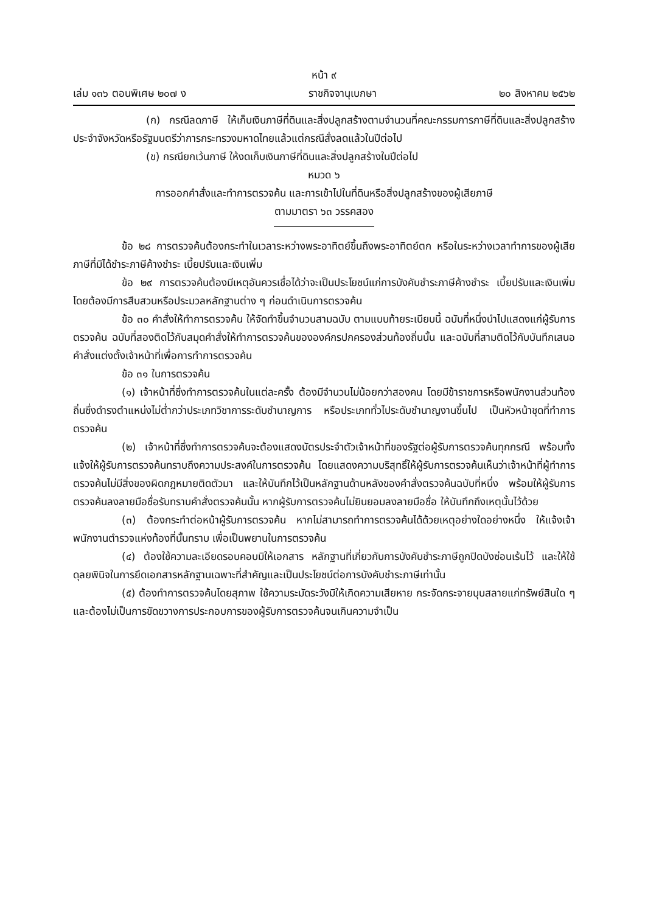หน้า ๙
เล่ม ๑๓๖ ตอนพิเศษ ๒๐๗ ง ราชกิจจานุเบกษา ๒๐ สิงหาคม ๒๕๖๒
(ก) กรณีลดภาษี ให้เก็บเงินภาษีที่ดินและสิ่งปลูกสร้างตามจำนวนที่คณะกรรมการภาษีที่ดินและสิ่งปลูกสร้างประจำจังหวัดหรือรัฐมนตรีว่าการกระทรวงมหาดไทยแล้วแต่กรณีสั่งลดแล้วในปีต่อไป
(ข) กรณียกเว้นภาษี ให้งดเก็บเงินภาษีที่ดินและสิ่งปลูกสร้างในปีต่อไป
หมวด ๖
การออกคำสั่งและทำการตรวจค้น และการเข้าไปในที่ดินหรือสิ่งปลูกสร้างของผู้เสียภาษี
ตามมาตรา ๖๓ วรรคสอง
ข้อ ๒๘ การตรวจค้นต้องกระทำในเวลาระหว่างพระอาทิตย์ขึ้นถึงพระอาทิตย์ตก หรือในระหว่างเวลาทำการของผู้เสียภาษีที่มิได้ชำระภาษีค้างชำระ เบี้ยปรับและเงินเพิ่ม
ข้อ ๒๙ การตรวจค้นต้องมีเหตุอันควรเชื่อได้ว่าจะเป็นประโยชน์แก่การบังคับชำระภาษีค้างชำระ เบี้ยปรับและเงินเพิ่ม โดยต้องมีการสืบสวนหรือประมวลหลักฐานต่าง ๆ ก่อนดำเนินการตรวจค้น
ข้อ ๓๐ คำสั่งให้ทำการตรวจค้น ให้จัดทำขึ้นจำนวนสามฉบับ ตามแบบท้ายระเบียบนี้ ฉบับที่หนึ่งนำไปแสดงแก่ผู้รับการตรวจค้น ฉบับที่สองติดไว้กับสมุดคำสั่งให้ทำการตรวจค้นขององค์กรปกครองส่วนท้องถิ่นนั้น และฉบับที่สามติดไว้กับบันทึกเสนอคำสั่งแต่งตั้งเจ้าหน้าที่เพื่อการทำการตรวจค้น
ข้อ ๓๑ ในการตรวจค้น
(๑) เจ้าหน้าที่ซึ่งทำการตรวจค้นในแต่ละครั้ง ต้องมีจำนวนไม่น้อยกว่าสองคน โดยมีข้าราชการหรือพนักงานส่วนท้องถิ่นซึ่งดำรงตำแหน่งไม่ต่ำกว่าประเภทวิชาการระดับชำนาญการ หรือประเภททั่วไประดับชำนาญงานขึ้นไป เป็นหัวหน้าชุดที่ทำการตรวจค้น
(๒) เจ้าหน้าที่ซึ่งทำการตรวจค้นจะต้องแสดงบัตรประจำตัวเจ้าหน้าที่ของรัฐต่อผู้รับการตรวจค้นทุกกรณี พร้อมทั้งแจ้งให้ผู้รับการตรวจค้นทราบถึงความประสงค์ในการตรวจค้น โดยแสดงความบริสุทธิ์ให้ผู้รับการตรวจค้นเห็นว่าเจ้าหน้าที่ผู้ทำการตรวจค้นไม่มีสิ่งของผิดกฎหมายติดตัวมา และให้บันทึกไว้เป็นหลักฐานด้านหลังของคำสั่งตรวจค้นฉบับที่หนึ่ง พร้อมให้ผู้รับการตรวจค้นลงลายมือชื่อรับทราบคำสั่งตรวจค้นนั้น หากผู้รับการตรวจค้นไม่ยินยอมลงลายมือชื่อ ให้บันทึกถึงเหตุนั้นไว้ด้วย
(๓) ต้องกระทำต่อหน้าผู้รับการตรวจค้น หากไม่สามารถทำการตรวจค้นได้ด้วยเหตุอย่างใดอย่างหนึ่ง ให้แจ้งเจ้าพนักงานตำรวจแห่งท้องที่นั้นทราบ เพื่อเป็นพยานในการตรวจค้น
(๔) ต้องใช้ความละเอียดรอบคอบมิให้เอกสาร หลักฐานที่เกี่ยวกับการบังคับชำระภาษีถูกปิดบังซ่อนเร้นไว้ และให้ใช้ดุลยพินิจในการยึดเอกสารหลักฐานเฉพาะที่สำคัญและเป็นประโยชน์ต่อการบังคับชำระภาษีเท่านั้น
(๕) ต้องทำการตรวจค้นโดยสุภาพ ใช้ความระมัดระวังมิให้เกิดความเสียหาย กระจัดกระจายบุบสลายแก่ทรัพย์สินใด ๆ และต้องไม่เป็นการขัดขวางการประกอบการของผู้รับการตรวจค้นจนเกินความจำเป็น